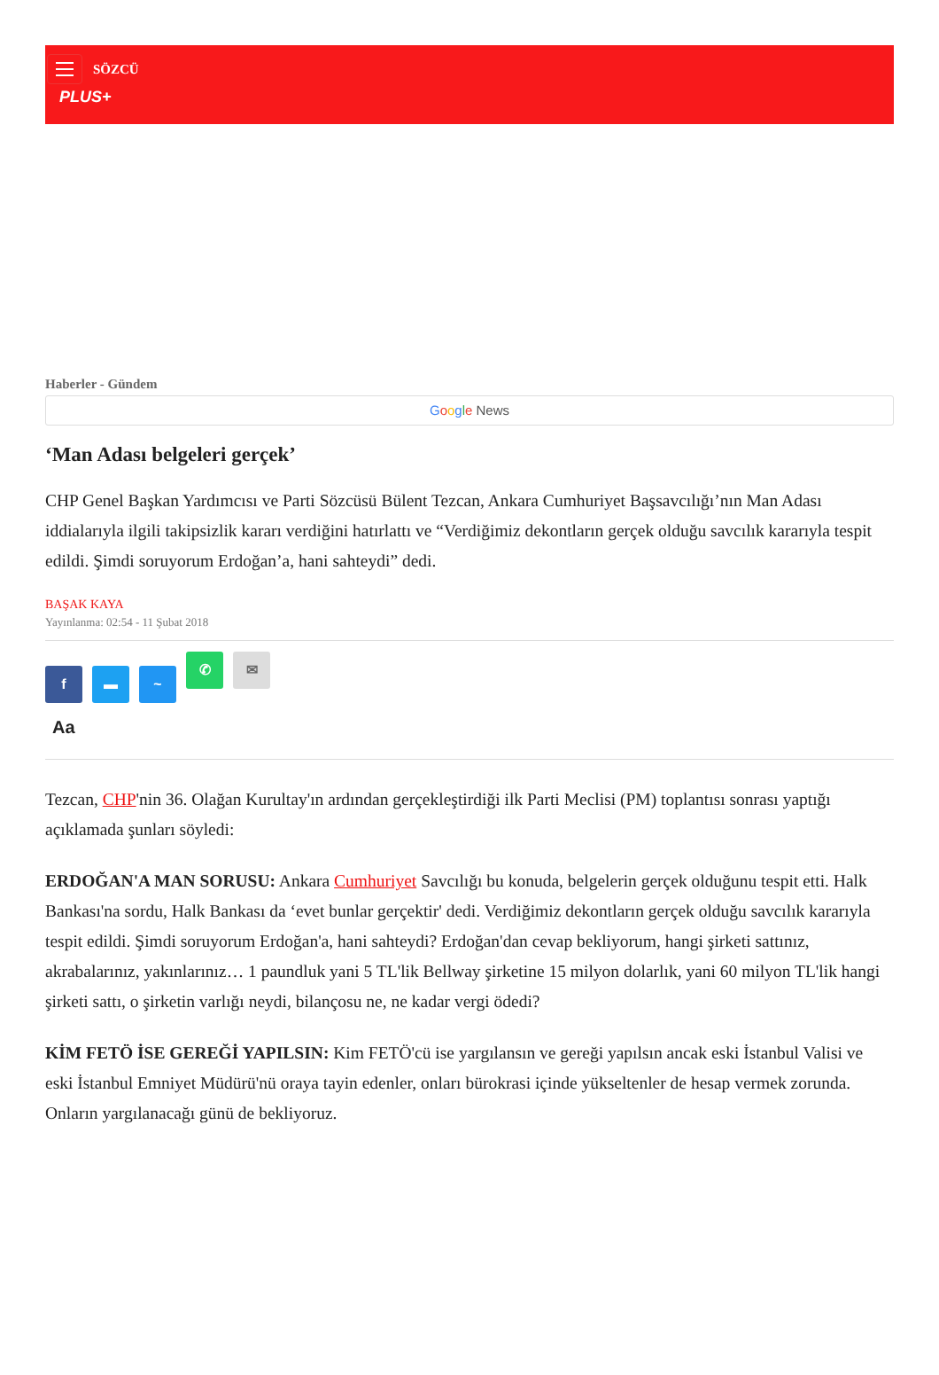SÖZCÜ
PLUS+
Haberler - Gündem
Google News
‘Man Adası belgeleri gerçek’
CHP Genel Başkan Yardımcısı ve Parti Sözcüsü Bülent Tezcan, Ankara Cumhuriyet Başsavcılığı’nın Man Adası iddialarıyla ilgili takipsizlik kararı verdiğini hatırlattı ve “Verdiğimiz dekontların gerçek olduğu savcılık kararıyla tespit edildi. Şimdi soruyorum Erdoğan’a, hani sahteydi” dedi.
BAŞAK KAYA
Yayınlanma: 02:54 - 11 Şubat 2018
f ▬ ~
✆ ✉
Aa
Tezcan, CHP'nin 36. Olağan Kurultay'ın ardından gerçekleştirdiği ilk Parti Meclisi (PM) toplantısı sonrası yaptığı açıklamada şunları söyledi:
ERDOĞAN'A MAN SORUSU: Ankara Cumhuriyet Savcılığı bu konuda, belgelerin gerçek olduğunu tespit etti. Halk Bankası'na sordu, Halk Bankası da ‘evet bunlar gerçektir' dedi. Verdiğimiz dekontların gerçek olduğu savcılık kararıyla tespit edildi. Şimdi soruyorum Erdoğan'a, hani sahteydi? Erdoğan'dan cevap bekliyorum, hangi şirketi sattınız, akrabalarınız, yakınlarınız… 1 paundluk yani 5 TL'lik Bellway şirketine 15 milyon dolarlık, yani 60 milyon TL'lik hangi şirketi sattı, o şirketin varlığı neydi, bilançosu ne, ne kadar vergi ödedi?
KİM FETÖ İSE GEREĞİ YAPILSIN: Kim FETÖ'cü ise yargılansın ve gereği yapılsın ancak eski İstanbul Valisi ve eski İstanbul Emniyet Müdürü'nü oraya tayin edenler, onları bürokrasi içinde yükseltenler de hesap vermek zorunda. Onların yargılanacağı günü de bekliyoruz.